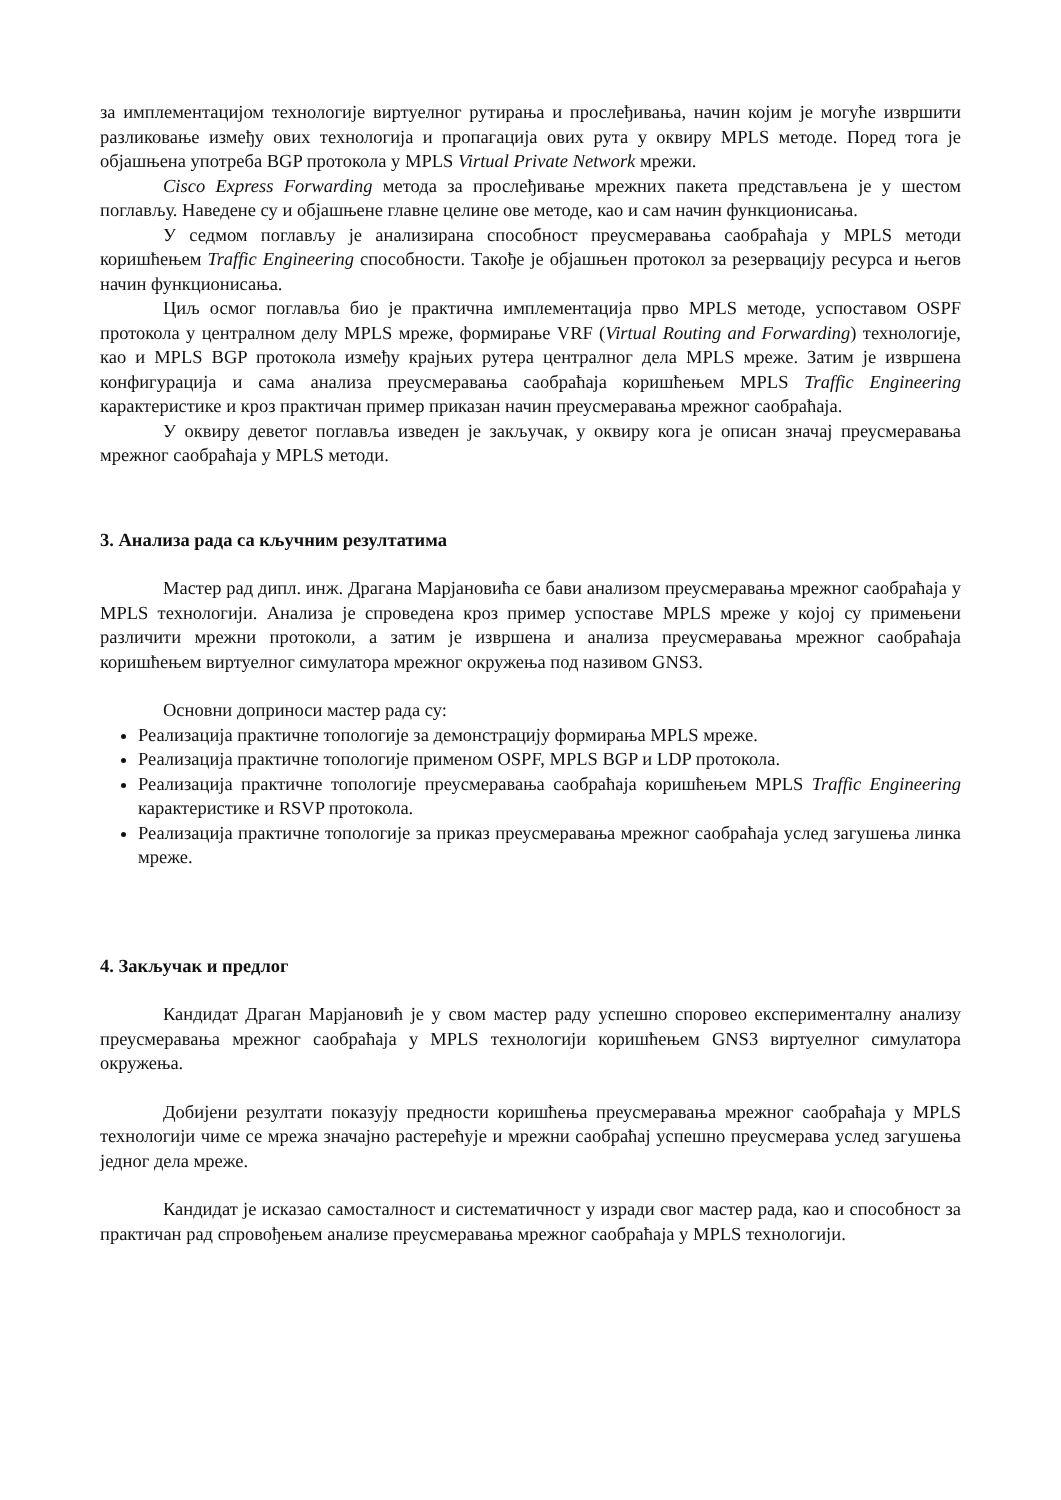за имплементацијом технологије виртуелног рутирања и прослеђивања, начин којим је могуће извршити разликовање између ових технологија и пропагација ових рута у оквиру MPLS методе. Поред тога је објашњена употреба BGP протокола у MPLS Virtual Private Network мрежи.
Cisco Express Forwarding метода за прослеђивање мрежних пакета представљена је у шестом поглављу. Наведене су и објашњене главне целине ове методе, као и сам начин функционисања.
У седмом поглављу је анализирана способност преусмеравања саобраћаја у MPLS методи коришћењем Traffic Engineering способности. Такође је објашњен протокол за резервацију ресурса и његов начин функционисања.
Циљ осмог поглавља био је практична имплементација прво MPLS методе, успоставом OSPF протокола у централном делу MPLS мреже, формирање VRF (Virtual Routing and Forwarding) технологије, као и MPLS BGP протокола између крајњих рутера централног дела MPLS мреже. Затим је извршена конфигурација и сама анализа преусмеравања саобраћаја коришћењем MPLS Traffic Engineering карактеристике и кроз практичан пример приказан начин преусмеравања мрежног саобраћаја.
У оквиру деветог поглавља изведен је закључак, у оквиру кога је описан значај преусмеравања мрежног саобраћаја у MPLS методи.
3. Анализа рада са кључним резултатима
Мастер рад дипл. инж. Драгана Марјановића се бави анализом преусмеравања мрежног саобраћаја у MPLS технологији. Анализа је спроведена кроз пример успоставе MPLS мреже у којој су примењени различити мрежни протоколи, а затим је извршена и анализа преусмеравања мрежног саобраћаја коришћењем виртуелног симулатора мрежног окружења под називом GNS3.
Основни доприноси мастер рада су:
Реализација практичне топологије за демонстрацију формирања MPLS мреже.
Реализација практичне топологије применом OSPF, MPLS BGP и LDP протокола.
Реализација практичне топологије преусмеравања саобраћаја коришћењем MPLS Traffic Engineering карактеристике и RSVP протокола.
Реализација практичне топологије за приказ преусмеравања мрежног саобраћаја услед загушења линка мреже.
4. Закључак и предлог
Кандидат Драган Марјановић је у свом мастер раду успешно споровео експерименталну анализу преусмеравања мрежног саобраћаја у MPLS технологији коришћењем GNS3 виртуелног симулатора окружења.
Добијени резултати показују предности коришћења преусмеравања мрежног саобраћаја у MPLS технологији чиме се мрежа значајно растерећује и мрежни саобраћај успешно преусмерава услед загушења једног дела мреже.
Кандидат је исказао самосталност и систематичност у изради свог мастер рада, као и способност за практичан рад спровођењем анализе преусмеравања мрежног саобраћаја у MPLS технологији.